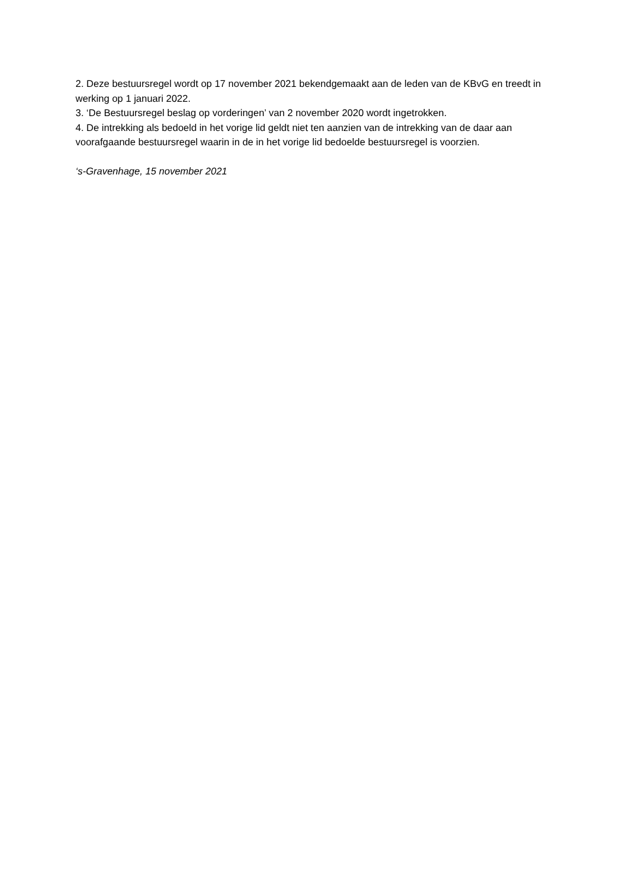2. Deze bestuursregel wordt op 17 november 2021 bekendgemaakt aan de leden van de KBvG en treedt in werking op 1 januari 2022.
3. ‘De Bestuursregel beslag op vorderingen’ van 2 november 2020 wordt ingetrokken.
4. De intrekking als bedoeld in het vorige lid geldt niet ten aanzien van de intrekking van de daar aan voorafgaande bestuursregel waarin in de in het vorige lid bedoelde bestuursregel is voorzien.
‘s-Gravenhage, 15 november 2021